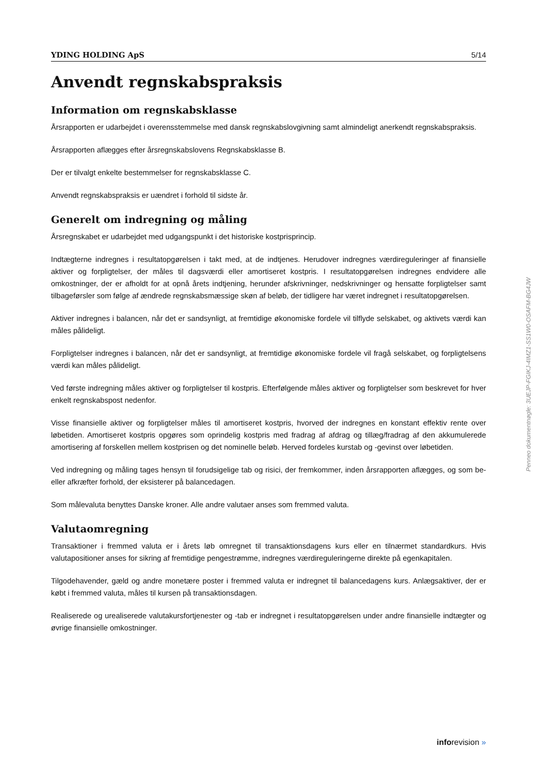YDING HOLDING ApS 5/14
Anvendt regnskabspraksis
Information om regnskabsklasse
Årsrapporten er udarbejdet i overensstemmelse med dansk regnskabslovgivning samt almindeligt anerkendt regnskabspraksis.
Årsrapporten aflægges efter årsregnskabslovens Regnskabsklasse B.
Der er tilvalgt enkelte bestemmelser for regnskabsklasse C.
Anvendt regnskabspraksis er uændret i forhold til sidste år.
Generelt om indregning og måling
Årsregnskabet er udarbejdet med udgangspunkt i det historiske kostprisprincip.
Indtægterne indregnes i resultatopgørelsen i takt med, at de indtjenes. Herudover indregnes værdireguleringer af finansielle aktiver og forpligtelser, der måles til dagsværdi eller amortiseret kostpris. I resultatopgørelsen indregnes endvidere alle omkostninger, der er afholdt for at opnå årets indtjening, herunder afskrivninger, nedskrivninger og hensatte forpligtelser samt tilbageførsler som følge af ændrede regnskabsmæssige skøn af beløb, der tidligere har været indregnet i resultatopgørelsen.
Aktiver indregnes i balancen, når det er sandsynligt, at fremtidige økonomiske fordele vil tilflyde selskabet, og aktivets værdi kan måles pålideligt.
Forpligtelser indregnes i balancen, når det er sandsynligt, at fremtidige økonomiske fordele vil fragå selskabet, og forpligtelsens værdi kan måles pålideligt.
Ved første indregning måles aktiver og forpligtelser til kostpris. Efterfølgende måles aktiver og forpligtelser som beskrevet for hver enkelt regnskabspost nedenfor.
Visse finansielle aktiver og forpligtelser måles til amortiseret kostpris, hvorved der indregnes en konstant effektiv rente over løbetiden. Amortiseret kostpris opgøres som oprindelig kostpris med fradrag af afdrag og tillæg/fradrag af den akkumulerede amortisering af forskellen mellem kostprisen og det nominelle beløb. Herved fordeles kurstab og -gevinst over løbetiden.
Ved indregning og måling tages hensyn til forudsigelige tab og risici, der fremkommer, inden årsrapporten aflægges, og som be- eller afkræfter forhold, der eksisterer på balancedagen.
Som målevaluta benyttes Danske kroner. Alle andre valutaer anses som fremmed valuta.
Valutaomregning
Transaktioner i fremmed valuta er i årets løb omregnet til transaktionsdagens kurs eller en tilnærmet standardkurs. Hvis valutapositioner anses for sikring af fremtidige pengestrømme, indregnes værdireguleringerne direkte på egenkapitalen.
Tilgodehavender, gæld og andre monetære poster i fremmed valuta er indregnet til balancedagens kurs. Anlægsaktiver, der er købt i fremmed valuta, måles til kursen på transaktionsdagen.
Realiserede og urealiserede valutakursfortjenester og -tab er indregnet i resultatopgørelsen under andre finansielle indtægter og øvrige finansielle omkostninger.
Penneo dokumentnøgle: 3UEJP-FGIKJ-4IMZ1-SS1W0-OSAFM-BG4JW
inforevision »